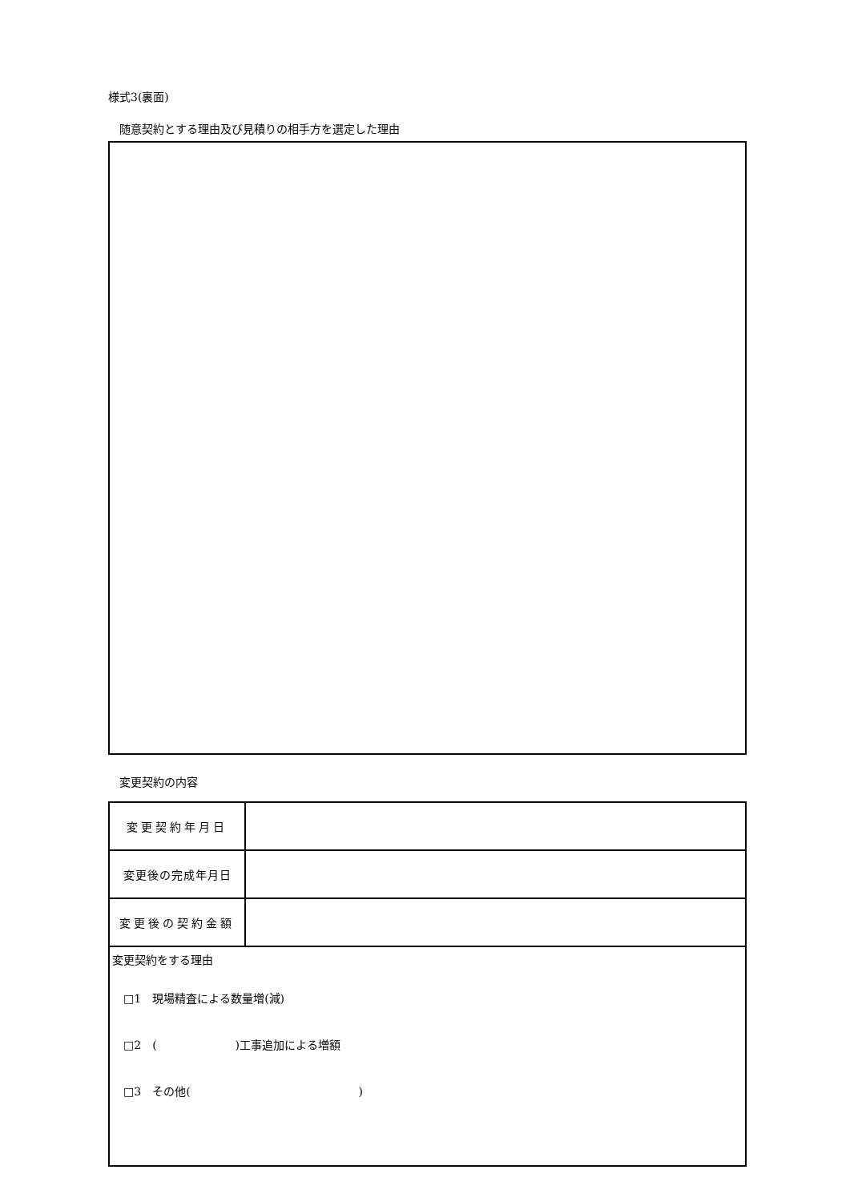様式3(裏面)
随意契約とする理由及び見積りの相手方を選定した理由
変更契約の内容
| 変更契約年月日 | |
| 変更後の完成年月日 | |
| 変更後の契約金額 | |
| 変更契約をする理由 □1 現場精査による数量増(減) □2 ( )工事追加による増額 □3 その他( ) | |